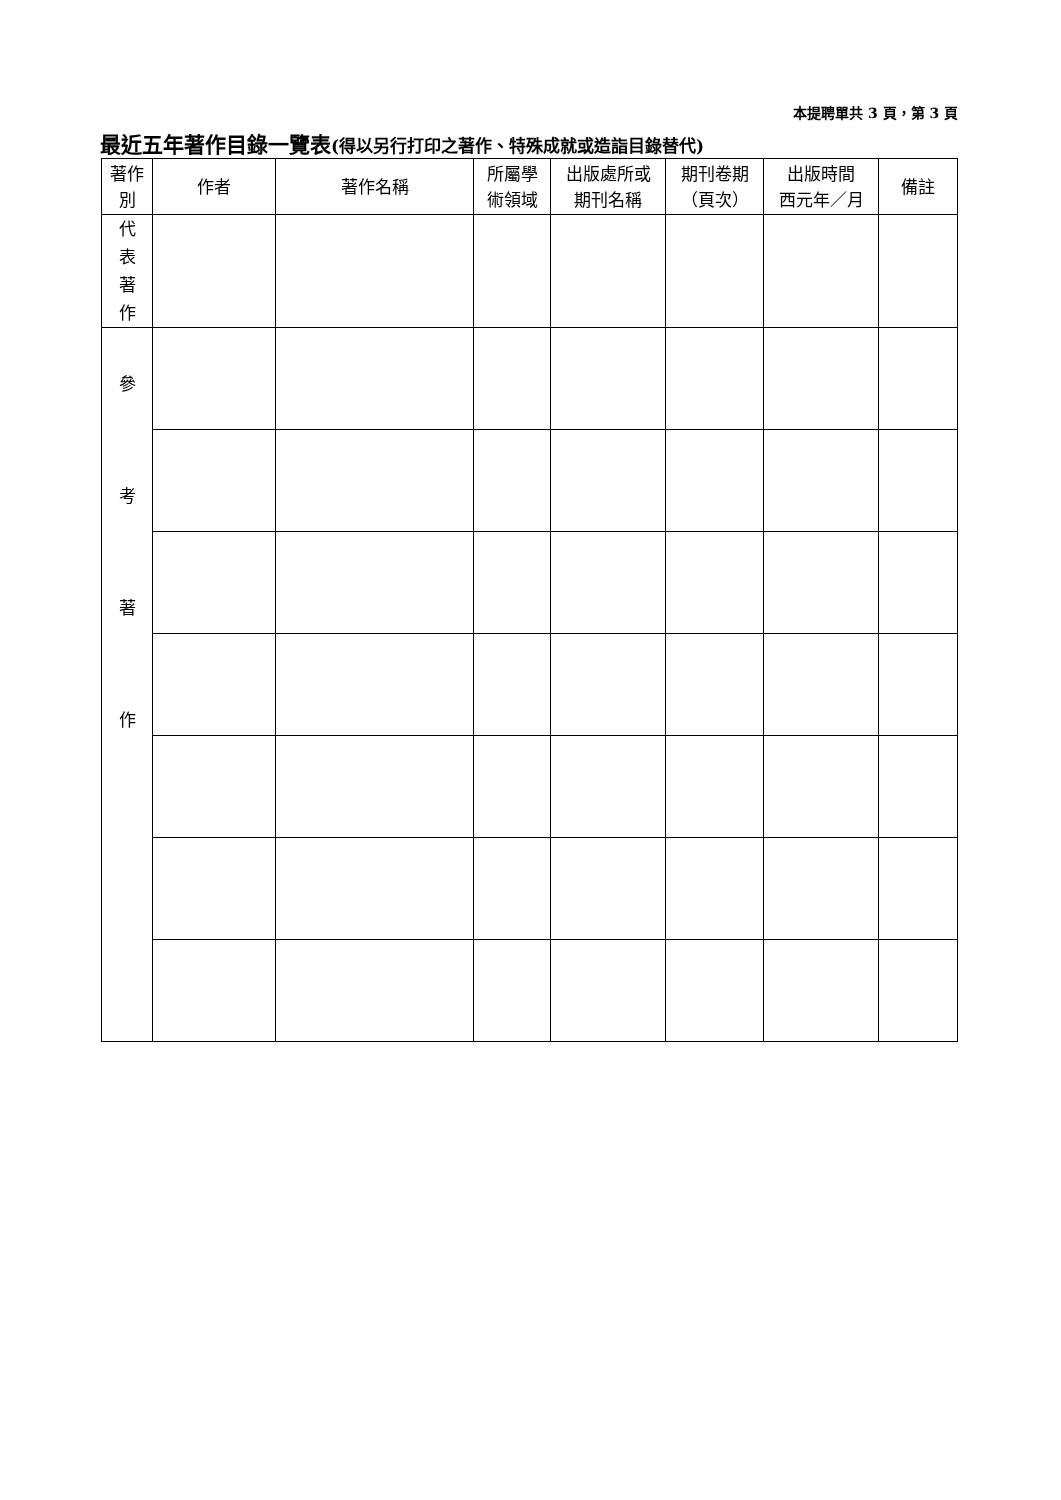本提聘單共 3 頁，第 3 頁
最近五年著作目錄一覽表(得以另行打印之著作、特殊成就或造詣目錄替代)
| 著作 別 | 作者 | 著作名稱 | 所屬學 術領域 | 出版處所或 期刊名稱 | 期刊卷期 （頁次） | 出版時間 西元年／月 | 備註 |
| --- | --- | --- | --- | --- | --- | --- | --- |
| 代 表 著 作 | | | | | | | |
| 參 考 著 作 | | | | | | | |